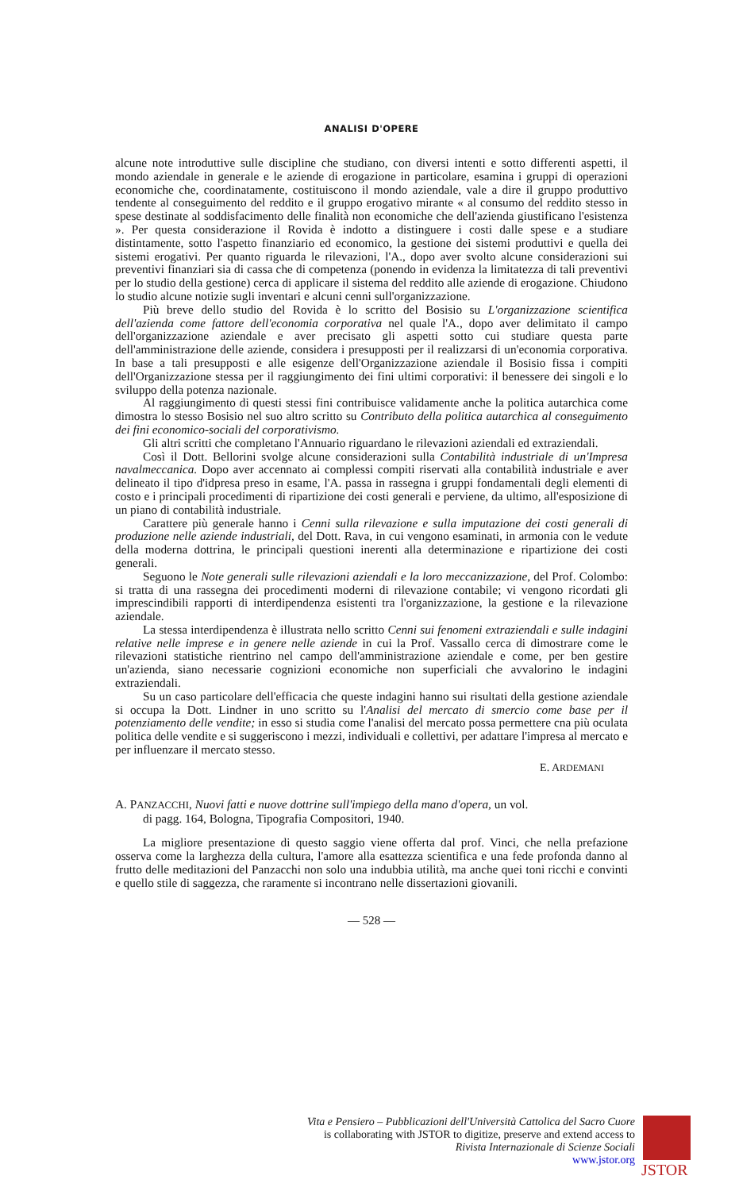ANALISI D'OPERE
alcune note introduttive sulle discipline che studiano, con diversi intenti e sotto differenti aspetti, il mondo aziendale in generale e le aziende di erogazione in particolare, esamina i gruppi di operazioni economiche che, coordinatamente, costituiscono il mondo aziendale, vale a dire il gruppo produttivo tendente al conseguimento del reddito e il gruppo erogativo mirante « al consumo del reddito stesso in spese destinate al soddisfacimento delle finalità non economiche che dell'azienda giustificano l'esistenza ». Per questa considerazione il Rovida è indotto a distinguere i costi dalle spese e a studiare distintamente, sotto l'aspetto finanziario ed economico, la gestione dei sistemi produttivi e quella dei sistemi erogativi. Per quanto riguarda le rilevazioni, l'A., dopo aver svolto alcune considerazioni sui preventivi finanziari sia di cassa che di competenza (ponendo in evidenza la limitatezza di tali preventivi per lo studio della gestione) cerca di applicare il sistema del reddito alle aziende di erogazione. Chiudono lo studio alcune notizie sugli inventari e alcuni cenni sull'organizzazione.
Più breve dello studio del Rovida è lo scritto del Bosisio su L'organizzazione scientifica dell'azienda come fattore dell'economia corporativa nel quale l'A., dopo aver delimitato il campo dell'organizzazione aziendale e aver precisato gli aspetti sotto cui studiare questa parte dell'amministrazione delle aziende, considera i presupposti per il realizzarsi di un'economia corporativa. In base a tali presupposti e alle esigenze dell'Organizzazione aziendale il Bosisio fissa i compiti dell'Organizzazione stessa per il raggiungimento dei fini ultimi corporativi: il benessere dei singoli e lo sviluppo della potenza nazionale.
Al raggiungimento di questi stessi fini contribuisce validamente anche la politica autarchica come dimostra lo stesso Bosisio nel suo altro scritto su Contributo della politica autarchica al conseguimento dei fini economico-sociali del corporativismo.
Gli altri scritti che completano l'Annuario riguardano le rilevazioni aziendali ed extraziendali.
Così il Dott. Bellorini svolge alcune considerazioni sulla Contabilità industriale di un'Impresa navalmeccanica. Dopo aver accennato ai complessi compiti riservati alla contabilità industriale e aver delineato il tipo d'idpresa preso in esame, l'A. passa in rassegna i gruppi fondamentali degli elementi di costo e i principali procedimenti di ripartizione dei costi generali e perviene, da ultimo, all'esposizione di un piano di contabilità industriale.
Carattere più generale hanno i Cenni sulla rilevazione e sulla imputazione dei costi generali di produzione nelle aziende industriali, del Dott. Rava, in cui vengono esaminati, in armonia con le vedute della moderna dottrina, le principali questioni inerenti alla determinazione e ripartizione dei costi generali.
Seguono le Note generali sulle rilevazioni aziendali e la loro meccanizzazione, del Prof. Colombo: si tratta di una rassegna dei procedimenti moderni di rilevazione contabile; vi vengono ricordati gli imprescindibili rapporti di interdipendenza esistenti tra l'organizzazione, la gestione e la rilevazione aziendale.
La stessa interdipendenza è illustrata nello scritto Cenni sui fenomeni extraziendali e sulle indagini relative nelle imprese e in genere nelle aziende in cui la Prof. Vassallo cerca di dimostrare come le rilevazioni statistiche rientrino nel campo dell'amministrazione aziendale e come, per ben gestire un'azienda, siano necessarie cognizioni economiche non superficiali che avvalorino le indagini extraziendali.
Su un caso particolare dell'efficacia che queste indagini hanno sui risultati della gestione aziendale si occupa la Dott. Lindner in uno scritto su l'Analisi del mercato di smercio come base per il potenziamento delle vendite; in esso si studia come l'analisi del mercato possa permettere cna più oculata politica delle vendite e si suggeriscono i mezzi, individuali e collettivi, per adattare l'impresa al mercato e per influenzare il mercato stesso.
E. ARDEMANI
A. PANZACCHI, Nuovi fatti e nuove dottrine sull'impiego della mano d'opera, un vol.
di pagg. 164, Bologna, Tipografia Compositori, 1940.
La migliore presentazione di questo saggio viene offerta dal prof. Vinci, che nella prefazione osserva come la larghezza della cultura, l'amore alla esattezza scientifica e una fede profonda danno al frutto delle meditazioni del Panzacchi non solo una indubbia utilità, ma anche quei toni ricchi e convinti e quello stile di saggezza, che raramente si incontrano nelle dissertazioni giovanili.
— 528 —
Vita e Pensiero – Pubblicazioni dell'Università Cattolica del Sacro Cuore
is collaborating with JSTOR to digitize, preserve and extend access to
Rivista Internazionale di Scienze Sociali
www.jstor.org
JSTOR